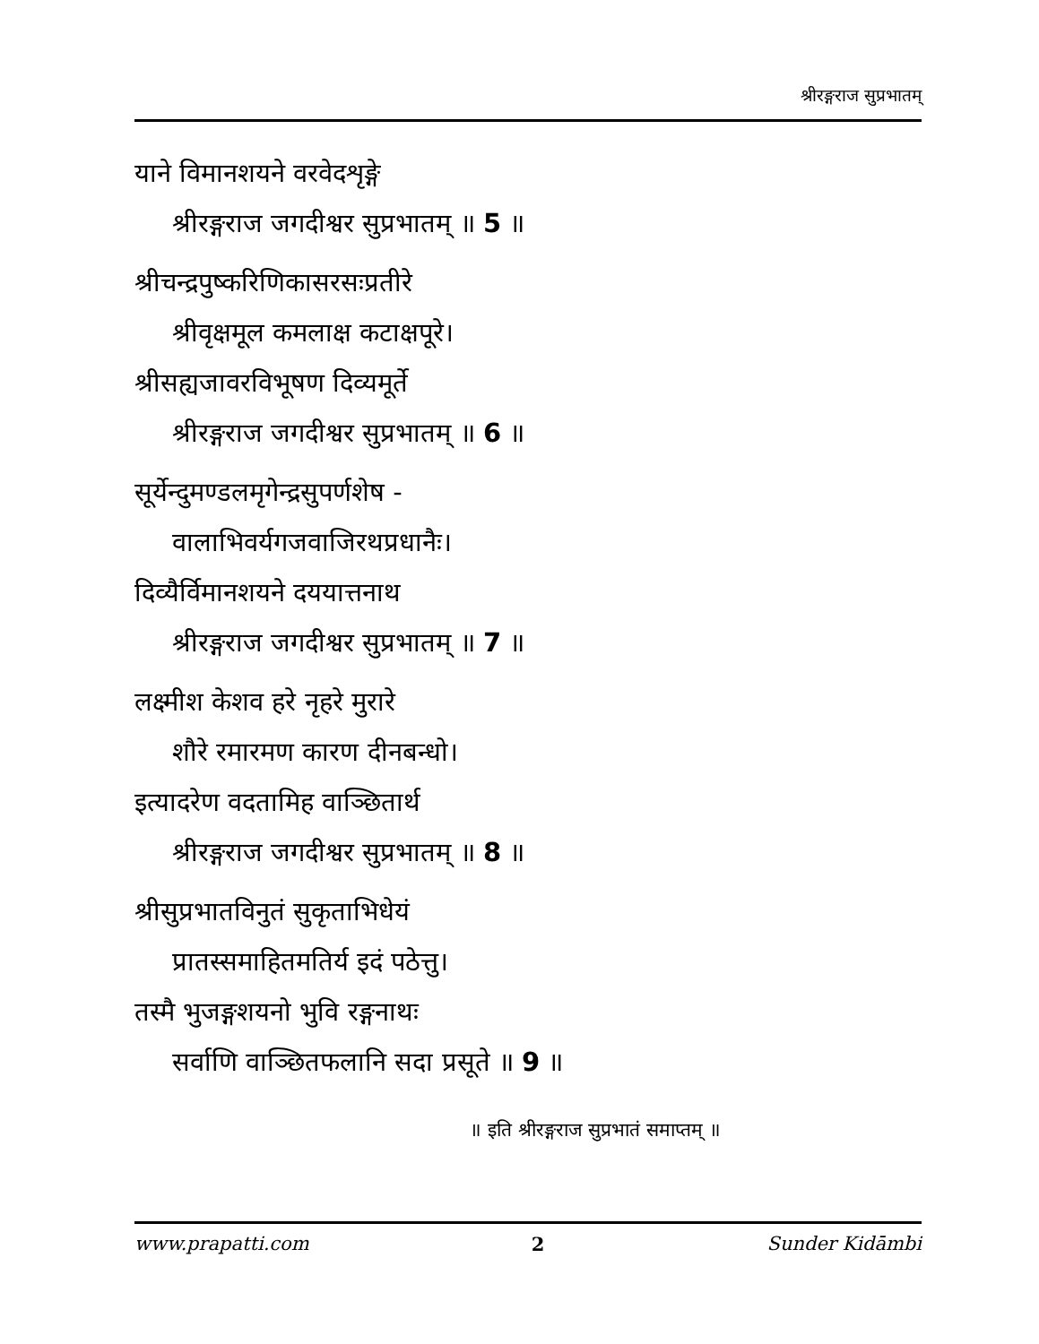श्रीरङ्गराज सुप्रभातम्
याने विमानशयने वरवेदशृङ्गे
श्रीरङ्गराज जगदीश्वर सुप्रभातम् ॥ 5 ॥
श्रीचन्द्रपुष्करिणिकासरसःप्रतीरे
श्रीवृक्षमूल कमलाक्ष कटाक्षपूरे।
श्रीसह्यजावरविभूषण दिव्यमूर्ते
श्रीरङ्गराज जगदीश्वर सुप्रभातम् ॥ 6 ॥
सूर्येन्दुमण्डलमृगेन्द्रसुपर्णशेष -
वालाभिवर्यगजवाजिरथप्रधानैः।
दिव्यैर्विमानशयने दययात्तनाथ
श्रीरङ्गराज जगदीश्वर सुप्रभातम् ॥ 7 ॥
लक्ष्मीश केशव हरे नृहरे मुरारे
शौरे रमारमण कारण दीनबन्धो।
इत्यादरेण वदतामिह वाञ्छितार्थ
श्रीरङ्गराज जगदीश्वर सुप्रभातम् ॥ 8 ॥
श्रीसुप्रभातविनुतं सुकृताभिधेयं
प्रातस्समाहितमतिर्य इदं पठेत्तु।
तस्मै भुजङ्गशयनो भुवि रङ्गनाथः
सर्वाणि वाञ्छितफलानि सदा प्रसूते ॥ 9 ॥
॥ इति श्रीरङ्गराज सुप्रभातं समाप्तम् ॥
www.prapatti.com 2 Sunder Kidāmbi